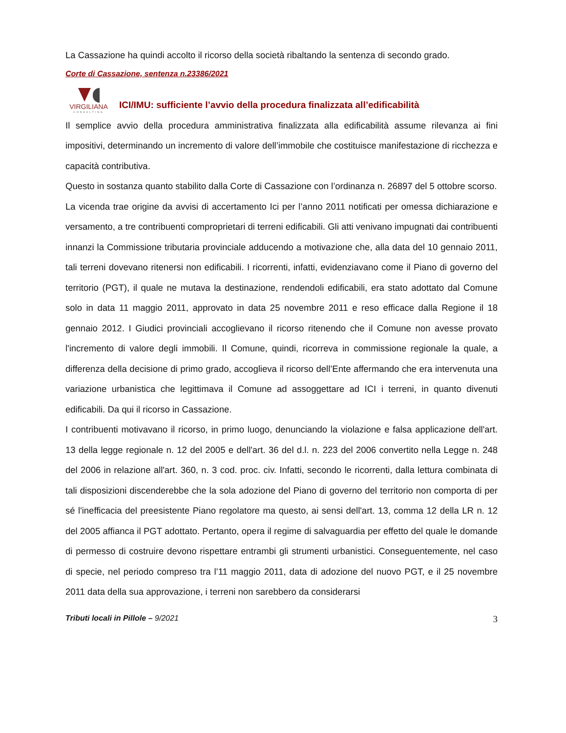La Cassazione ha quindi accolto il ricorso della società ribaltando la sentenza di secondo grado.
Corte di Cassazione, sentenza n.23386/2021
VIRGILIANA
CONSULTING
ICI/IMU: sufficiente l’avvio della procedura finalizzata all’edificabilità
Il semplice avvio della procedura amministrativa finalizzata alla edificabilità assume rilevanza ai fini impositivi, determinando un incremento di valore dell’immobile che costituisce manifestazione di ricchezza e capacità contributiva.
Questo in sostanza quanto stabilito dalla Corte di Cassazione con l’ordinanza n. 26897 del 5 ottobre scorso.
La vicenda trae origine da avvisi di accertamento Ici per l’anno 2011 notificati per omessa dichiarazione e versamento, a tre contribuenti comproprietari di terreni edificabili. Gli atti venivano impugnati dai contribuenti innanzi la Commissione tributaria provinciale adducendo a motivazione che, alla data del 10 gennaio 2011, tali terreni dovevano ritenersi non edificabili. I ricorrenti, infatti, evidenziavano come il Piano di governo del territorio (PGT), il quale ne mutava la destinazione, rendendoli edificabili, era stato adottato dal Comune solo in data 11 maggio 2011, approvato in data 25 novembre 2011 e reso efficace dalla Regione il 18 gennaio 2012. I Giudici provinciali accoglievano il ricorso ritenendo che il Comune non avesse provato l'incremento di valore degli immobili. Il Comune, quindi, ricorreva in commissione regionale la quale, a differenza della decisione di primo grado, accoglieva il ricorso dell’Ente affermando che era intervenuta una variazione urbanistica che legittimava il Comune ad assoggettare ad ICI i terreni, in quanto divenuti edificabili. Da qui il ricorso in Cassazione.
I contribuenti motivavano il ricorso, in primo luogo, denunciando la violazione e falsa applicazione dell'art. 13 della legge regionale n. 12 del 2005 e dell'art. 36 del d.l. n. 223 del 2006 convertito nella Legge n. 248 del 2006 in relazione all'art. 360, n. 3 cod. proc. civ. Infatti, secondo le ricorrenti, dalla lettura combinata di tali disposizioni discenderebbe che la sola adozione del Piano di governo del territorio non comporta di per sé l'inefficacia del preesistente Piano regolatore ma questo, ai sensi dell'art. 13, comma 12 della LR n. 12 del 2005 affianca il PGT adottato. Pertanto, opera il regime di salvaguardia per effetto del quale le domande di permesso di costruire devono rispettare entrambi gli strumenti urbanistici. Conseguentemente, nel caso di specie, nel periodo compreso tra l’11 maggio 2011, data di adozione del nuovo PGT, e il 25 novembre 2011 data della sua approvazione, i terreni non sarebbero da considerarsi
Tributi locali in Pillole – 9/2021 3